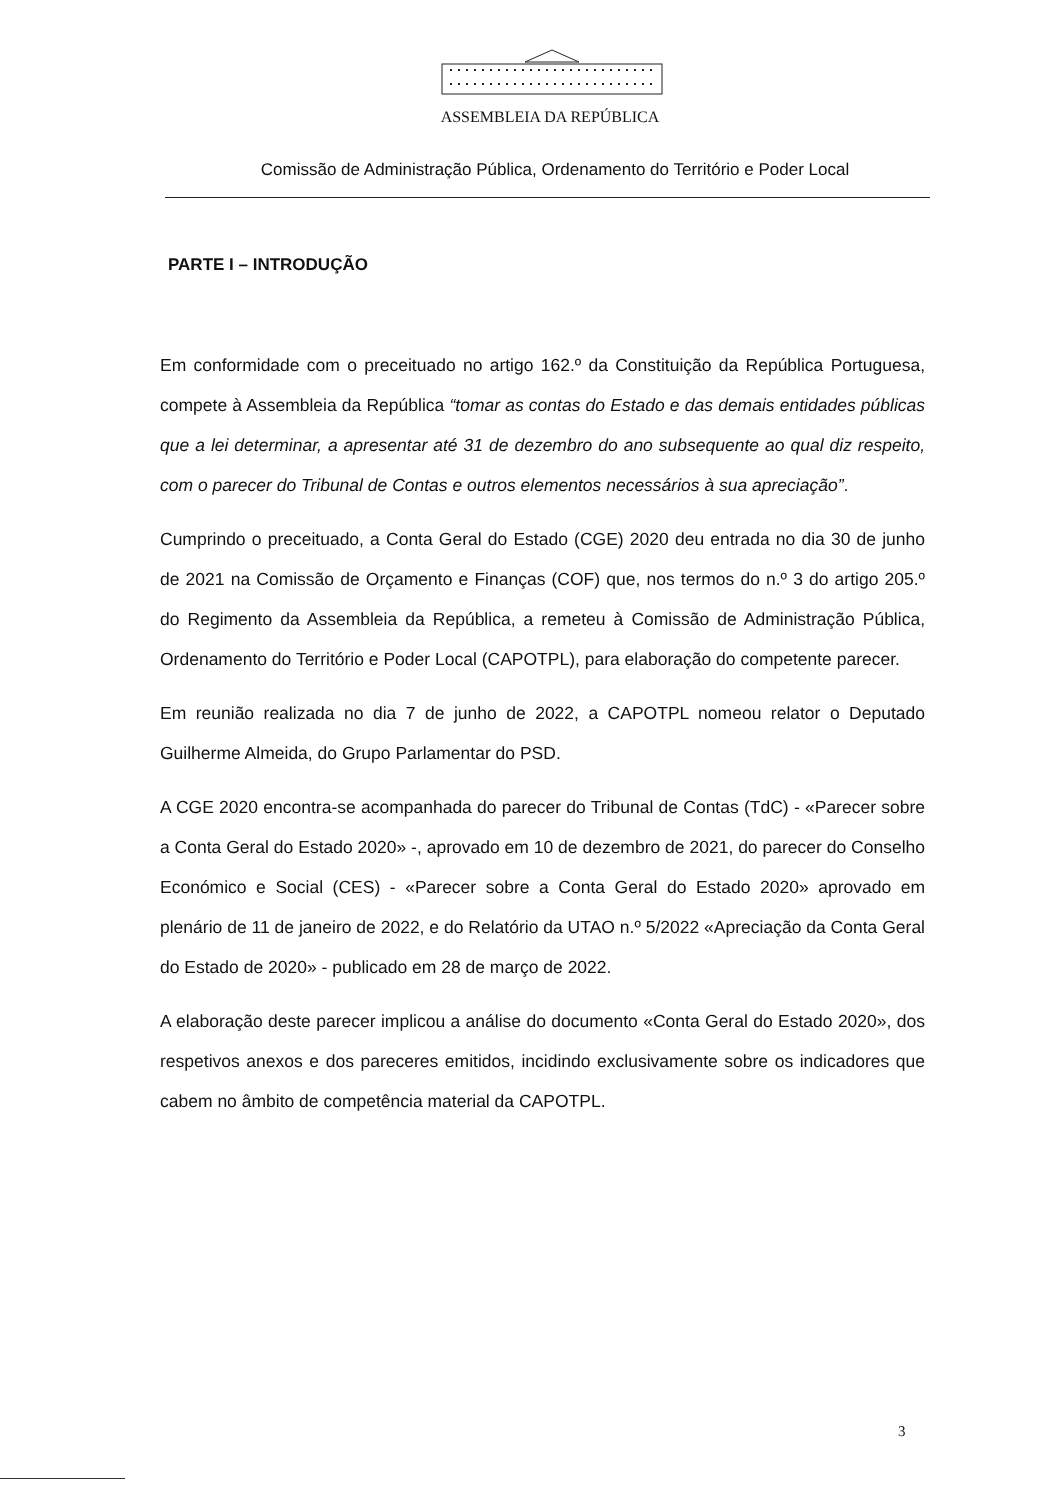ASSEMBLEIA DA REPÚBLICA
Comissão de Administração Pública, Ordenamento do Território e Poder Local
PARTE I – INTRODUÇÃO
Em conformidade com o preceituado no artigo 162.º da Constituição da República Portuguesa, compete à Assembleia da República “tomar as contas do Estado e das demais entidades públicas que a lei determinar, a apresentar até 31 de dezembro do ano subsequente ao qual diz respeito, com o parecer do Tribunal de Contas e outros elementos necessários à sua apreciação”.
Cumprindo o preceituado, a Conta Geral do Estado (CGE) 2020 deu entrada no dia 30 de junho de 2021 na Comissão de Orçamento e Finanças (COF) que, nos termos do n.º 3 do artigo 205.º do Regimento da Assembleia da República, a remeteu à Comissão de Administração Pública, Ordenamento do Território e Poder Local (CAPOTPL), para elaboração do competente parecer.
Em reunião realizada no dia 7 de junho de 2022, a CAPOTPL nomeou relator o Deputado Guilherme Almeida, do Grupo Parlamentar do PSD.
A CGE 2020 encontra-se acompanhada do parecer do Tribunal de Contas (TdC) - «Parecer sobre a Conta Geral do Estado 2020» -, aprovado em 10 de dezembro de 2021, do parecer do Conselho Económico e Social (CES) - «Parecer sobre a Conta Geral do Estado 2020» aprovado em plenário de 11 de janeiro de 2022, e do Relatório da UTAO n.º 5/2022 «Apreciação da Conta Geral do Estado de 2020» - publicado em 28 de março de 2022.
A elaboração deste parecer implicou a análise do documento «Conta Geral do Estado 2020», dos respetivos anexos e dos pareceres emitidos, incidindo exclusivamente sobre os indicadores que cabem no âmbito de competência material da CAPOTPL.
3